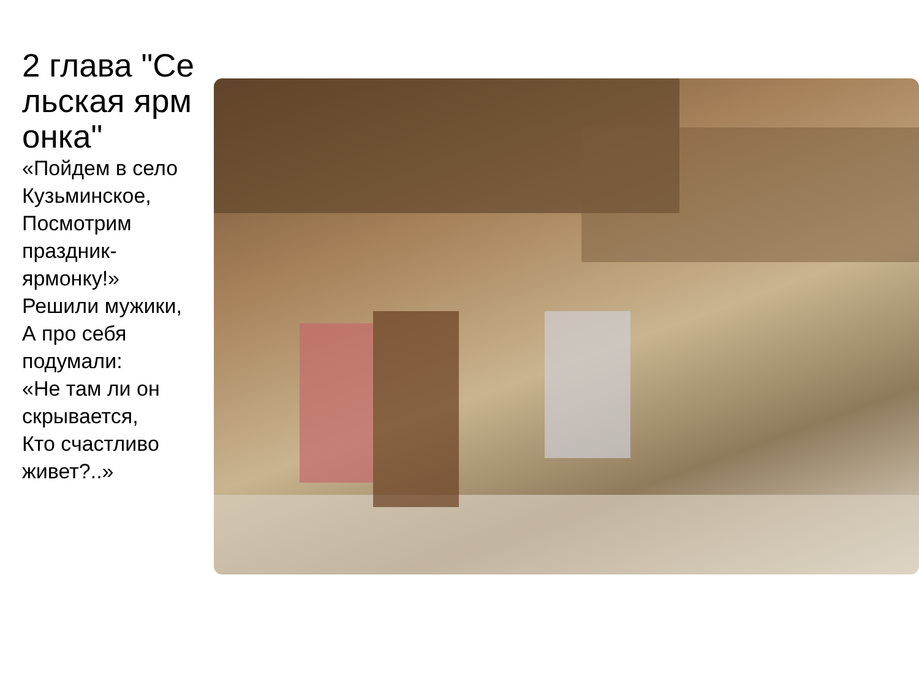2 глава "Сельская ярмонка"
«Пойдем в село Кузьминское,
Посмотрим праздник-ярмонку!»
Решили мужики,
А про себя подумали:
«Не там ли он скрывается,
Кто счастливо живет?..»